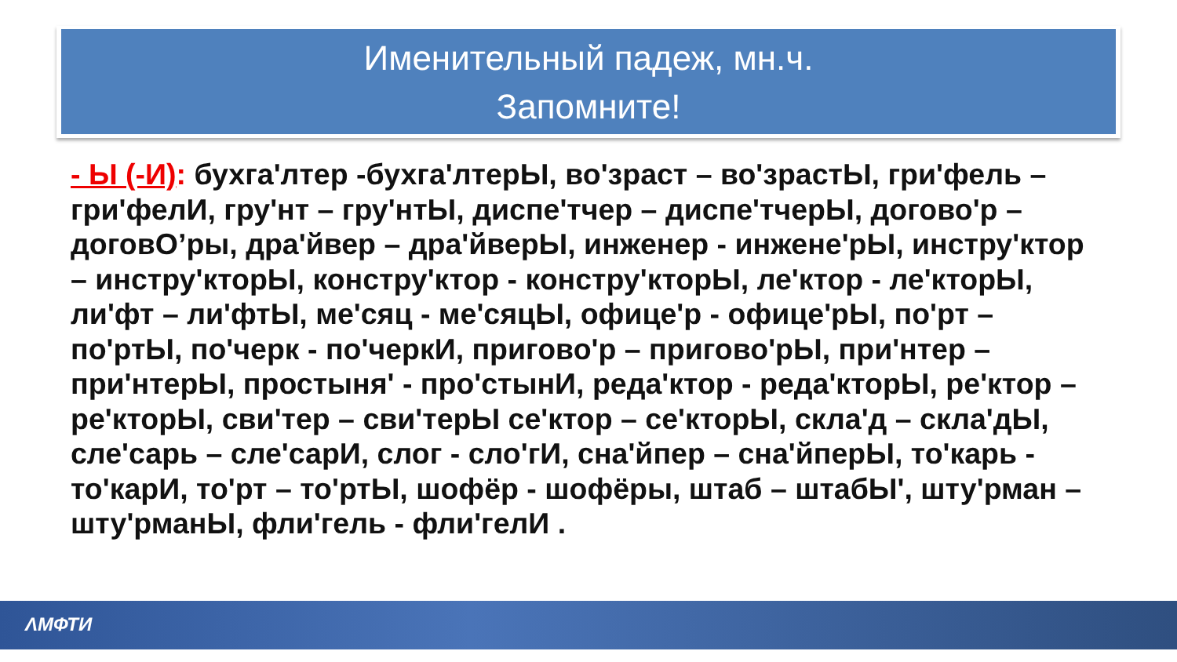Именительный падеж, мн.ч.
Запомните!
- Ы (-И): бухга'лтер -бухга'лтерЫ, во'зраст – во'зрастЫ, гри'фель – гри'фелИ, гру'нт – гру'нтЫ, диспе'тчер – диспе'тчерЫ, догово'р – договО’ры, дра'йвер – дра'йверЫ, инженер - инжене'рЫ, инстру'ктор – инстру'кторЫ, констру'ктор - констру'кторЫ, ле'ктор - ле'кторЫ, ли'фт – ли'фтЫ, ме'сяц - ме'сяцЫ, офице'р - офице'рЫ, по'рт – по'ртЫ, по'черк - по'черкИ, пригово'р – пригово'рЫ, при'нтер – при'нтерЫ, простыня' - про'стынИ, реда'ктор - реда'кторЫ, ре'ктор – ре'кторЫ, сви'тер – сви'терЫ се'ктор – се'кторЫ, скла'д – скла'дЫ, сле'сарь – сле'сарИ, слог - сло'гИ, сна'йпер – сна'йперЫ, то'карь - то'карИ, то'рт – то'ртЫ, шофёр - шофёры, штаб – штабЫ', шту'рман – шту'рманЫ, фли'гель - фли'гелИ .
ΛМФТИ